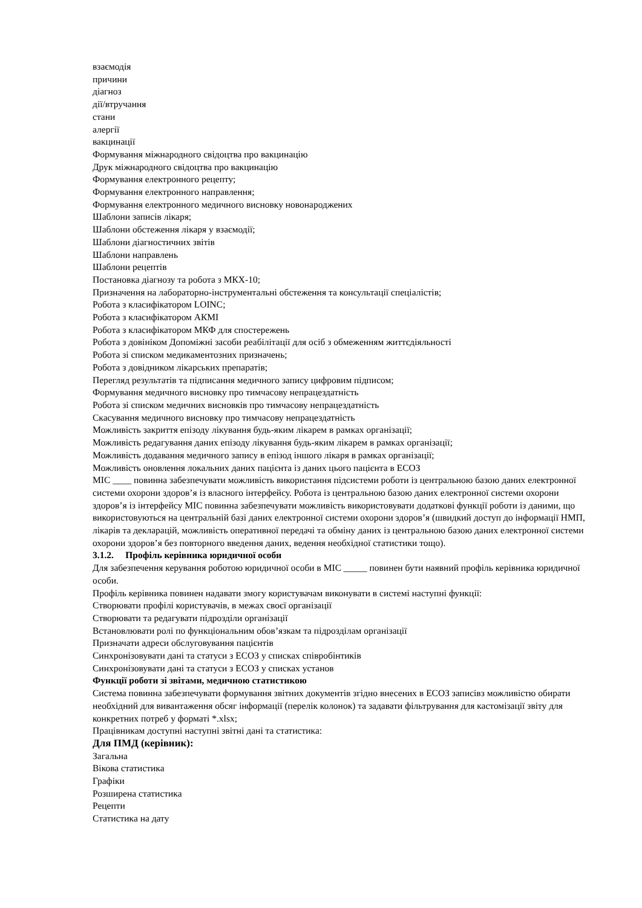взаємодія
причини
діагноз
дії/втручання
стани
алергії
вакцинації
Формування міжнародного свідоцтва про вакцинацію
Друк міжнародного свідоцтва про вакцинацію
Формування електронного рецепту;
Формування електронного направлення;
Формування електронного медичного висновку новонароджених
Шаблони записів лікаря;
Шаблони обстеження лікаря у взаємодії;
Шаблони діагностичних звітів
Шаблони направлень
Шаблони рецептів
Постановка діагнозу та робота з МКХ-10;
Призначення на лабораторно-інструментальні обстеження та консультації спеціалістів;
Робота з класифікатором LOINC;
Робота з класифікатором АКМІ
Робота з класифікатором МКФ для спостережень
Робота з довініком Допоміжні засоби реабілітації для осіб з обмеженням життєдіяльності
Робота зі списком медикаментозних призначень;
Робота з довідником лікарських препаратів;
Перегляд результатів та підписання медичного запису цифровим підписом;
Формування медичного висновку про тимчасову непрацездатність
Робота зі списком медичних висновків про тимчасову непрацездатність
Скасування медичного висновку про тимчасову непрацездатність
Можливість закриття епізоду лікування будь-яким лікарем в рамках організації;
Можливість редагування даних епізоду лікування будь-яким лікарем в рамках організації;
Можливість додавання медичного запису в епізод іншого лікаря в рамках організації;
Можливість оновлення локальних даних пацієнта із даних цього пацієнта в ЕСОЗ
МІС ____ повинна забезпечувати можливість використання підсистеми роботи із центральною базою даних електронної системи охорони здоров’я із власного інтерфейсу. Робота із центральною базою даних електронної системи охорони здоров’я із інтерфейсу МІС повинна забезпечувати можливість використовувати додаткові функції роботи із даними, що використовуються на центральній базі даних електронної системи охорони здоров’я (швидкий доступ до інформації НМП, лікарів та декларацій, можливість оперативної передачі та обміну даних із центральною базою даних електронної системи охорони здоров’я без повторного введення даних, ведення необхідної статистики тощо).
3.1.2. Профіль керівника юридичної особи
Для забезпечення керування роботою юридичної особи в МІС _____ повинен бути наявний профіль керівника юридичної особи.
Профіль керівника повинен надавати змогу користувачам виконувати в системі наступні функції:
Створювати профілі користувачів, в межах своєї організації
Створювати та редагувати підрозділи організації
Встановлювати ролі по функціональним обов’язкам та підрозділам організації
Призначати адреси обслуговування пацієнтів
Синхронізовувати дані та статуси з ЕСОЗ у списках співробінтиків
Синхронізовувати дані та статуси з ЕСОЗ у списках установ
Функції роботи зі звітами, медичною статистикою
Система повинна забезпечувати формування звітних документів згідно внесених в ЕСОЗ записівз можливістю обирати необхідний для вивантаження обсяг інформації (перелік колонок) та задавати фільтрування для кастомізації звіту для конкретних потреб у форматі *.xlsx;
Працівникам доступні наступні звітні дані та статистика:
Для ПМД (керівник):
Загальна
Вікова статистика
Графіки
Розширена статистика
Рецепти
Статистика на дату